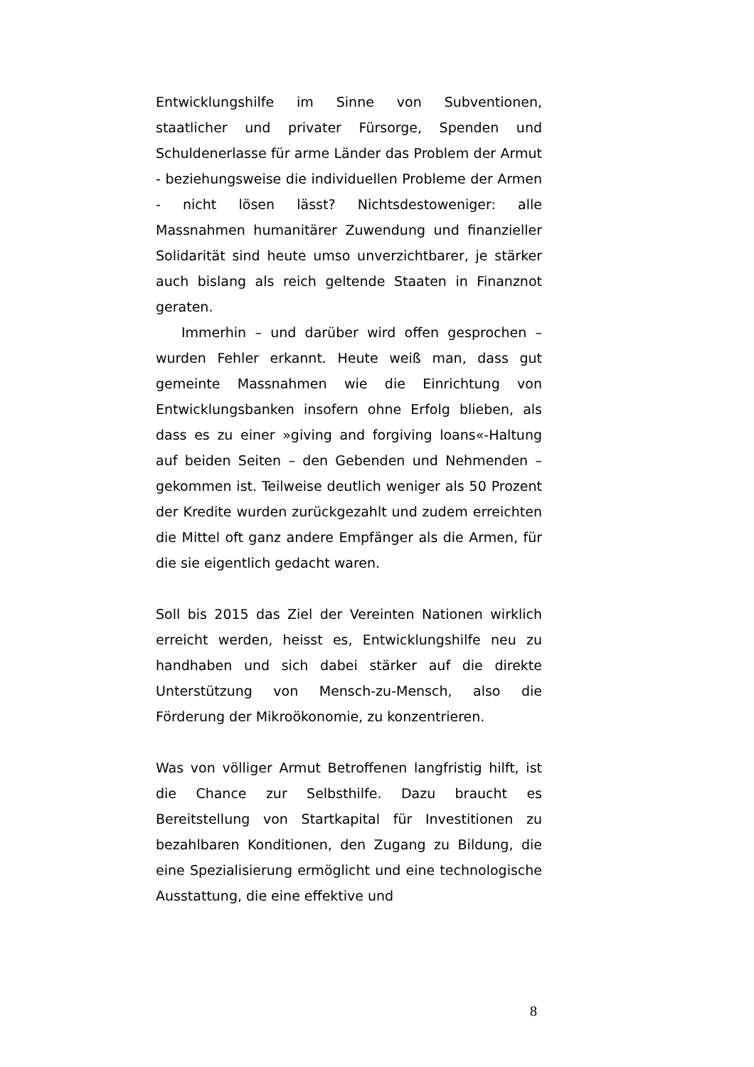Entwicklungshilfe im Sinne von Subventionen, staatlicher und privater Fürsorge, Spenden und Schuldenerlasse für arme Länder das Problem der Armut - beziehungsweise die individuellen Probleme der Armen - nicht lösen lässt? Nichtsdestoweniger: alle Massnahmen humanitärer Zuwendung und finanzieller Solidarität sind heute umso unverzichtbarer, je stärker auch bislang als reich geltende Staaten in Finanznot geraten.
Immerhin – und darüber wird offen gesprochen – wurden Fehler erkannt. Heute weiß man, dass gut gemeinte Massnahmen wie die Einrichtung von Entwicklungsbanken insofern ohne Erfolg blieben, als dass es zu einer »giving and forgiving loans«-Haltung auf beiden Seiten – den Gebenden und Nehmenden – gekommen ist. Teilweise deutlich weniger als 50 Prozent der Kredite wurden zurückgezahlt und zudem erreichten die Mittel oft ganz andere Empfänger als die Armen, für die sie eigentlich gedacht waren.
Soll bis 2015 das Ziel der Vereinten Nationen wirklich erreicht werden, heisst es, Entwicklungshilfe neu zu handhaben und sich dabei stärker auf die direkte Unterstützung von Mensch-zu-Mensch, also die Förderung der Mikroökonomie, zu konzentrieren.
Was von völliger Armut Betroffenen langfristig hilft, ist die Chance zur Selbsthilfe. Dazu braucht es Bereitstellung von Startkapital für Investitionen zu bezahlbaren Konditionen, den Zugang zu Bildung, die eine Spezialisierung ermöglicht und eine technologische Ausstattung, die eine effektive und
8